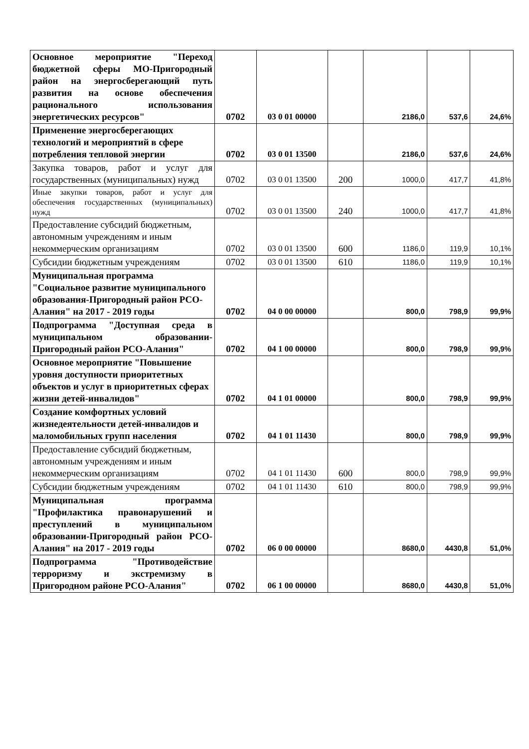| Основное мероприятие "Переход бюджетной сферы МО-Пригородный район на энергосберегающий путь развития на основе обеспечения рационального использования энергетических ресурсов" | 0702 | 03 0 01 00000 | | 2186,0 | 537,6 | 24,6% |
| Применение энергосберегающих технологий и мероприятий в сфере потребления тепловой энергии | 0702 | 03 0 01 13500 | | 2186,0 | 537,6 | 24,6% |
| Закупка товаров, работ и услуг для государственных (муниципальных) нужд | 0702 | 03 0 01 13500 | 200 | 1000,0 | 417,7 | 41,8% |
| Иные закупки товаров, работ и услуг для обеспечения государственных (муниципальных) нужд | 0702 | 03 0 01 13500 | 240 | 1000,0 | 417,7 | 41,8% |
| Предоставление субсидий бюджетным, автономным учреждениям и иным некоммерческим организациям | 0702 | 03 0 01 13500 | 600 | 1186,0 | 119,9 | 10,1% |
| Субсидии бюджетным учреждениям | 0702 | 03 0 01 13500 | 610 | 1186,0 | 119,9 | 10,1% |
| Муниципальная программа "Социальное развитие муниципального образования-Пригородный район РСО-Алания" на 2017 - 2019 годы | 0702 | 04 0 00 00000 | | 800,0 | 798,9 | 99,9% |
| Подпрограмма "Доступная среда в муниципальном образовании-Пригородный район РСО-Алания" | 0702 | 04 1 00 00000 | | 800,0 | 798,9 | 99,9% |
| Основное мероприятие "Повышение уровня доступности приоритетных объектов и услуг в приоритетных сферах жизни детей-инвалидов" | 0702 | 04 1 01 00000 | | 800,0 | 798,9 | 99,9% |
| Создание комфортных условий жизнедеятельности детей-инвалидов и маломобильных групп населения | 0702 | 04 1 01 11430 | | 800,0 | 798,9 | 99,9% |
| Предоставление субсидий бюджетным, автономным учреждениям и иным некоммерческим организациям | 0702 | 04 1 01 11430 | 600 | 800,0 | 798,9 | 99,9% |
| Субсидии бюджетным учреждениям | 0702 | 04 1 01 11430 | 610 | 800,0 | 798,9 | 99,9% |
| Муниципальная программа "Профилактика правонарушений и преступлений в муниципальном образовании-Пригородный район РСО-Алания" на 2017 - 2019 годы | 0702 | 06 0 00 00000 | | 8680,0 | 4430,8 | 51,0% |
| Подпрограмма "Противодействие терроризму и экстремизму в Пригородном районе РСО-Алания" | 0702 | 06 1 00 00000 | | 8680,0 | 4430,8 | 51,0% |